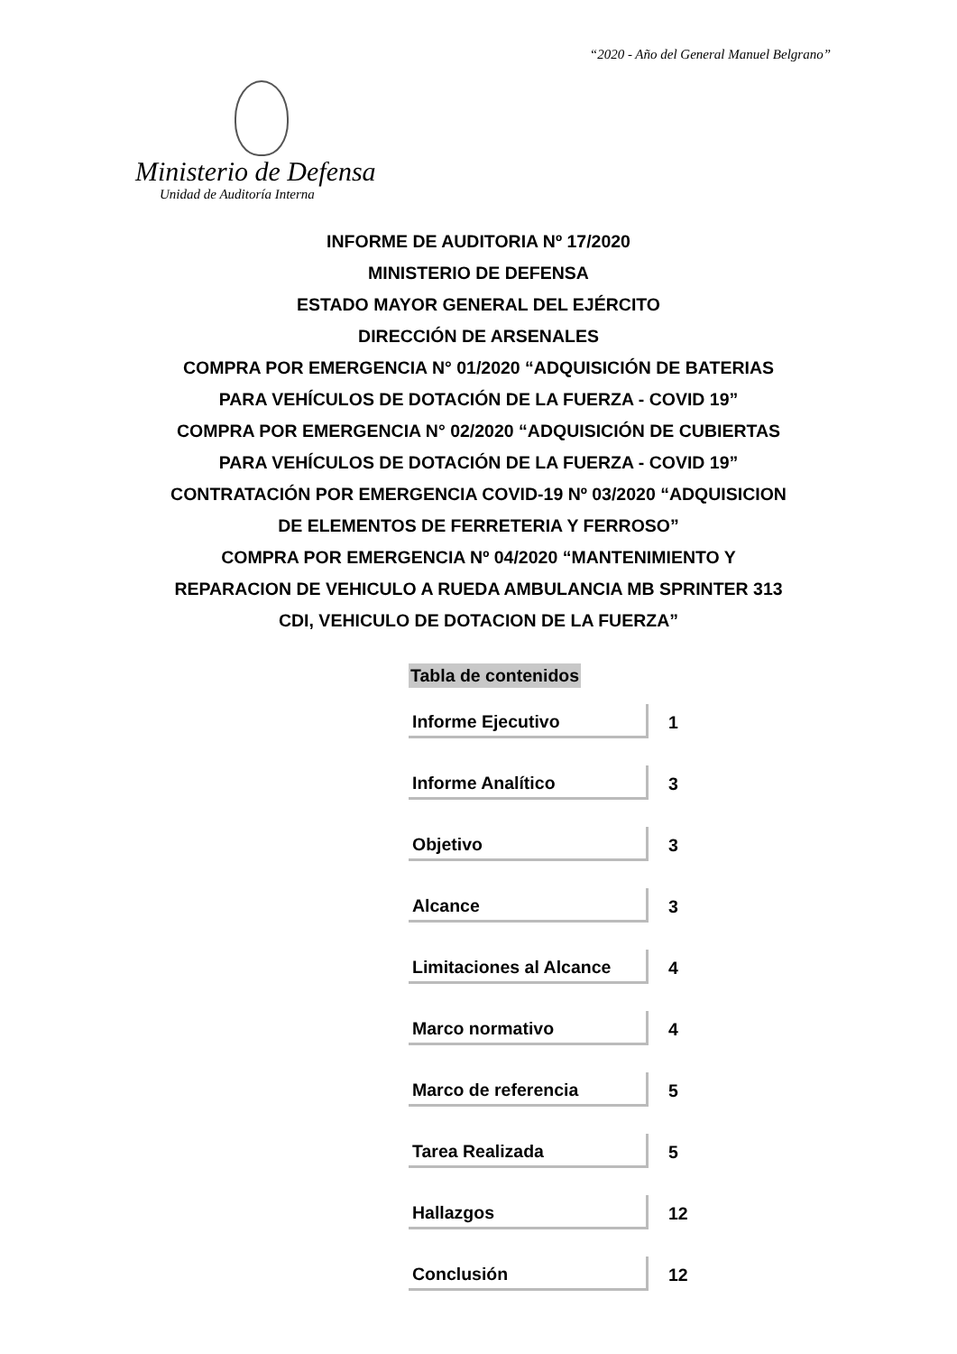“2020 - Año del General Manuel Belgrano”
Ministerio de Defensa
Unidad de Auditoría Interna
INFORME DE AUDITORIA Nº 17/2020
MINISTERIO DE DEFENSA
ESTADO MAYOR GENERAL DEL EJÉRCITO
DIRECCIÓN DE ARSENALES
COMPRA POR EMERGENCIA N° 01/2020 “ADQUISICIÓN DE BATERIAS
PARA VEHÍCULOS DE DOTACIÓN DE LA FUERZA - COVID 19”
COMPRA POR EMERGENCIA N° 02/2020 “ADQUISICIÓN DE CUBIERTAS
PARA VEHÍCULOS DE DOTACIÓN DE LA FUERZA - COVID 19”
CONTRATACIÓN POR EMERGENCIA COVID-19 Nº 03/2020 “ADQUISICION
DE ELEMENTOS DE FERRETERIA Y FERROSO”
COMPRA POR EMERGENCIA Nº 04/2020 “MANTENIMIENTO Y
REPARACION DE VEHICULO A RUEDA AMBULANCIA MB SPRINTER 313
CDI, VEHICULO DE DOTACION DE LA FUERZA”
Tabla de contenidos
| Informe Ejecutivo | 1 |
| Informe Analítico | 3 |
| Objetivo | 3 |
| Alcance | 3 |
| Limitaciones al Alcance | 4 |
| Marco normativo | 4 |
| Marco de referencia | 5 |
| Tarea Realizada | 5 |
| Hallazgos | 12 |
| Conclusión | 12 |